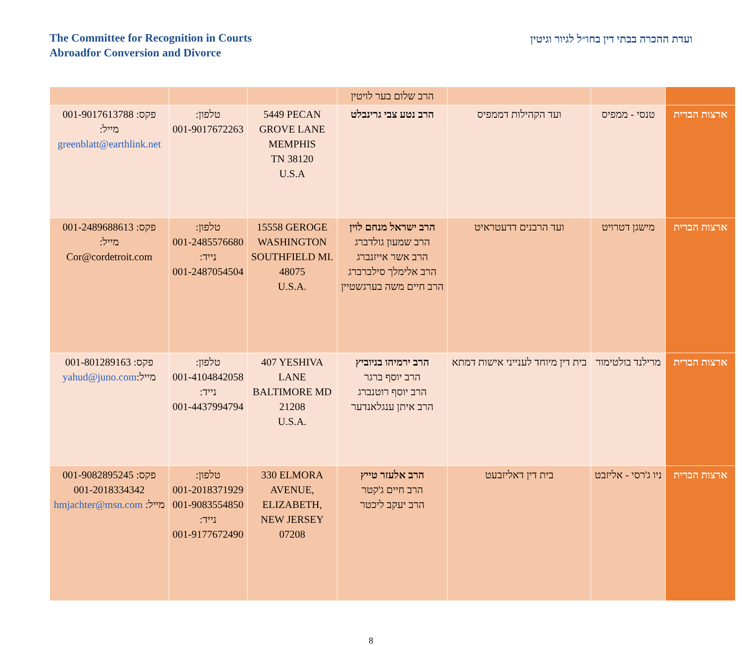The Committee for Recognition in Courts
Abroadfor Conversion and Divorce
ועדת ההכרה בבתי דין בחו״ל לגיור וגיטין
| | | | הרב שלום בער לויטין | | | |
| ארצות הברית | טנסי - ממפיס | ועד הקהילות דממפיס | הרב נטע צבי גרינבלט | 5449 PECAN GROVE LANE MEMPHIS TN 38120 U.S.A | טלפון: 001-9017672263 | פקס: 001-9017613788 מייל: greenblatt@earthlink.net |
| ארצות הברית | מישגן דטרויט | ועד הרבנים דדעטראיט | הרב ישראל מנחם לוין הרב שמעון גולדברג הרב אשר אייזנברג הרב אלימלך סילברברג הרב חיים משה בערגשטיין | 15558 GEROGE WASHINGTON SOUTHFIELD MI. 48075 U.S.A. | טלפון: 001-2485576680 נייד: 001-2487054504 | פקס: 001-2489688613 מייל: Cor@cordetroit.com |
| ארצות הברית | מרילנד בולטימור | בית דין מיוחד לענייני אישות דמתא | הרב ירמיהו בניוביץ הרב יוסף ברגר הרב יוסף רוטנברג הרב איתן ענגלאנדער | 407 YESHIVA LANE BALTIMORE MD 21208 U.S.A. | טלפון: 001-4104842058 נייד: 001-4437994794 | פקס: 001-801289163 מייל: yahud@juno.com |
| ארצות הברית | ניו ג'רסי - אליזבט | בית דין דאליזבעט | הרב אלעזר טייץ הרב חיים ג'קטר הרב יעקב ליכטר | 330 ELMORA AVENUE, ELIZABETH, NEW JERSEY 07208 | טלפון: 001-2018371929 001-9083554850 נייד: 001-9177672490 | פקס: 001-9082895245 001-2018334342 מייל: hmjachter@msn.com |
8